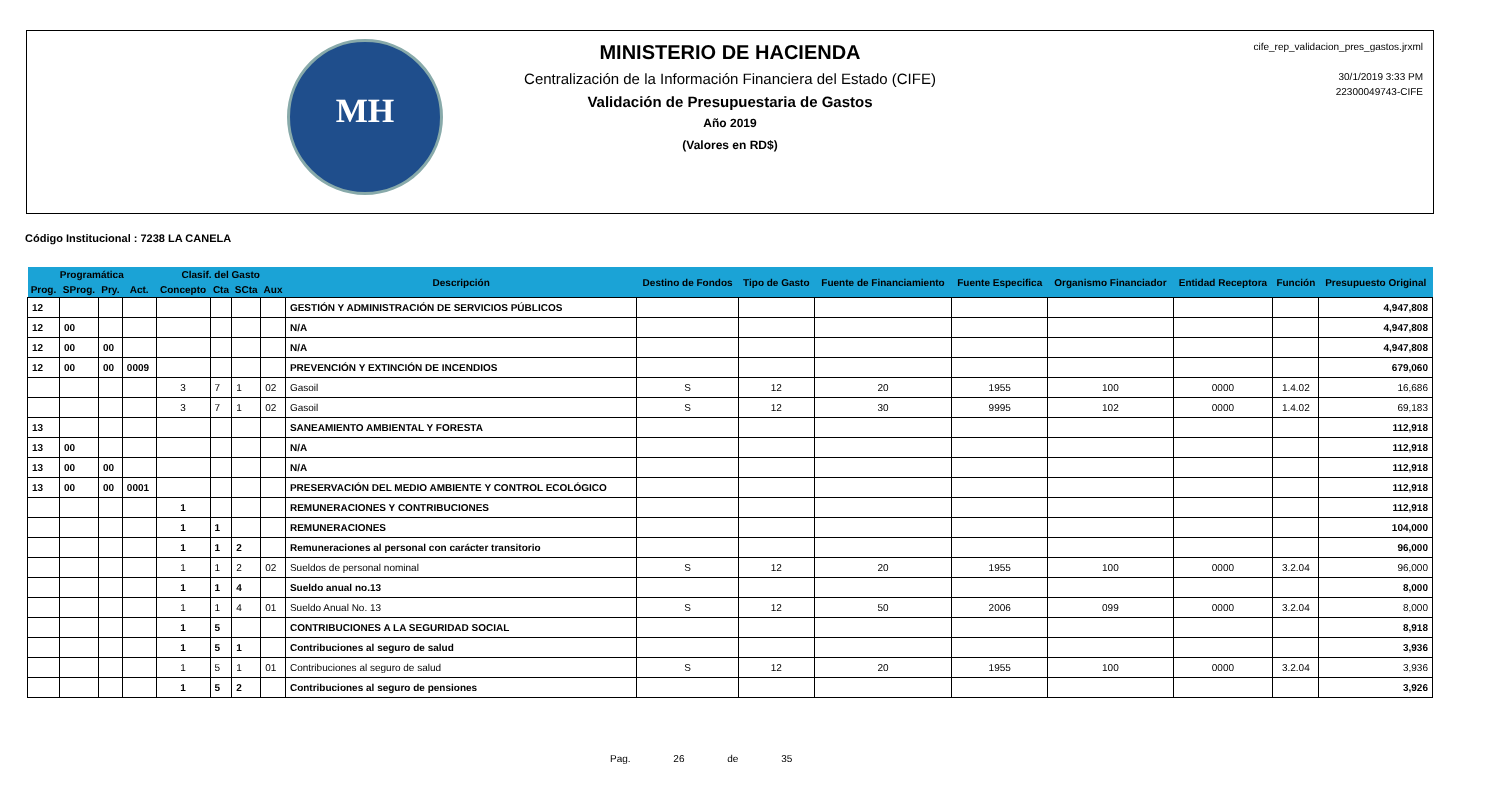MH
cife_rep_validacion_pres_gastos.jrxml
30/1/2019 3:33 PM
22300049743-CIFE
MINISTERIO DE HACIENDA
Centralización de la Información Financiera del Estado (CIFE)
Validación de Presupuestaria de Gastos
Año 2019
(Valores en RD$)
Código Institucional : 7238 LA CANELA
| Programática | | | | Clasif. del Gasto | | | | Descripción | Destino de Fondos | Tipo de Gasto | Fuente de Financiamiento | Fuente Especifica | Organismo Financiador | Entidad Receptora | Función | Presupuesto Original |
| --- | --- | --- | --- | --- | --- | --- | --- | --- | --- | --- | --- | --- | --- | --- | --- | --- |
| Prog. | SProg. | Pry. | Act. | Concepto | Cta | SCta | Aux | | | | | | | | | |
| 12 | | | | | | | | GESTIÓN Y ADMINISTRACIÓN DE SERVICIOS PÚBLICOS | | | | | | | | 4,947,808 |
| 12 | 00 | | | | | | | N/A | | | | | | | | 4,947,808 |
| 12 | 00 | 00 | | | | | | N/A | | | | | | | | 4,947,808 |
| 12 | 00 | 00 | 0009 | | | | | PREVENCIÓN Y EXTINCIÓN DE INCENDIOS | | | | | | | | 679,060 |
| | | | | 3 | 7 | 1 | 02 | Gasoil | S | 12 | 20 | 1955 | 100 | 0000 | 1.4.02 | 16,686 |
| | | | | 3 | 7 | 1 | 02 | Gasoil | S | 12 | 30 | 9995 | 102 | 0000 | 1.4.02 | 69,183 |
| 13 | | | | | | | | SANEAMIENTO AMBIENTAL Y FORESTA | | | | | | | | 112,918 |
| 13 | 00 | | | | | | | N/A | | | | | | | | 112,918 |
| 13 | 00 | 00 | | | | | | N/A | | | | | | | | 112,918 |
| 13 | 00 | 00 | 0001 | | | | | PRESERVACIÓN DEL MEDIO AMBIENTE Y CONTROL ECOLÓGICO | | | | | | | | 112,918 |
| | | | | 1 | | | | REMUNERACIONES Y CONTRIBUCIONES | | | | | | | | 112,918 |
| | | | | 1 | 1 | | | REMUNERACIONES | | | | | | | | 104,000 |
| | | | | 1 | 1 | 2 | | Remuneraciones al personal con carácter transitorio | | | | | | | | 96,000 |
| | | | | 1 | 1 | 2 | 02 | Sueldos de personal nominal | S | 12 | 20 | 1955 | 100 | 0000 | 3.2.04 | 96,000 |
| | | | | 1 | 1 | 4 | | Sueldo anual no.13 | | | | | | | | 8,000 |
| | | | | 1 | 1 | 4 | 01 | Sueldo Anual No. 13 | S | 12 | 50 | 2006 | 099 | 0000 | 3.2.04 | 8,000 |
| | | | | 1 | 5 | | | CONTRIBUCIONES A LA SEGURIDAD SOCIAL | | | | | | | | 8,918 |
| | | | | 1 | 5 | 1 | | Contribuciones al seguro de salud | | | | | | | | 3,936 |
| | | | | 1 | 5 | 1 | 01 | Contribuciones al seguro de salud | S | 12 | 20 | 1955 | 100 | 0000 | 3.2.04 | 3,936 |
| | | | | 1 | 5 | 2 | | Contribuciones al seguro de pensiones | | | | | | | | 3,926 |
Pag. 26 de 35